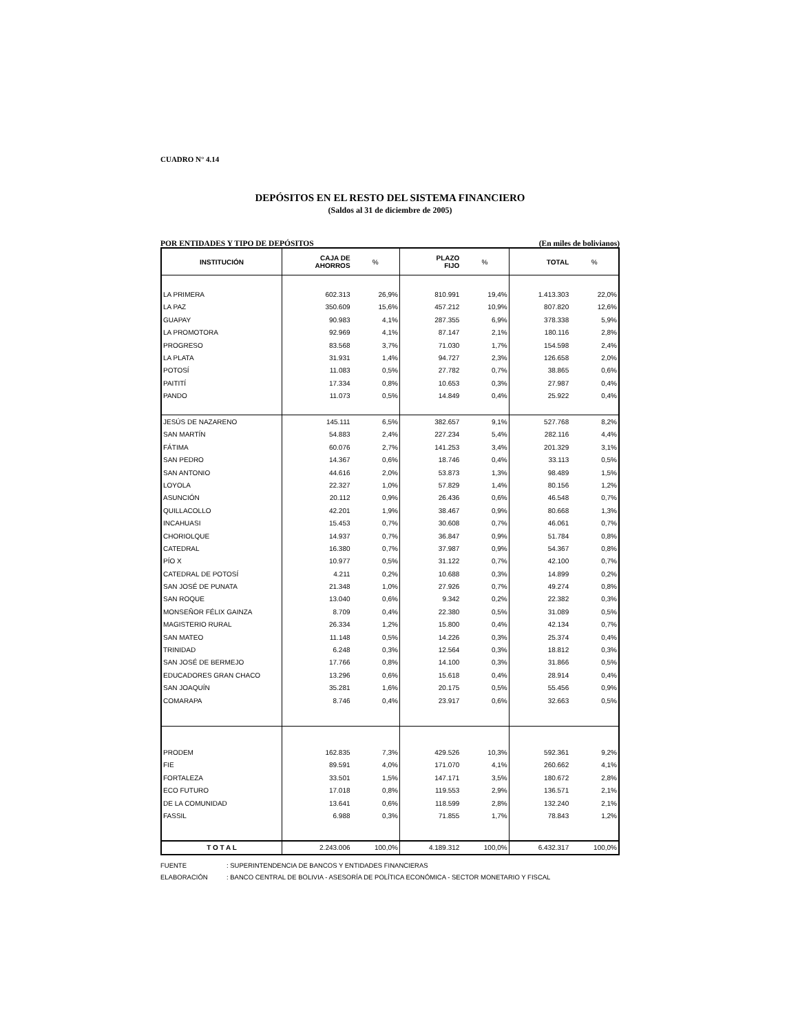CUADRO N° 4.14
DEPÓSITOS EN EL RESTO DEL SISTEMA FINANCIERO
(Saldos al 31 de diciembre de 2005)
POR ENTIDADES Y TIPO DE DEPÓSITOS (En miles de bolivianos)
| INSTITUCIÓN | CAJA DE AHORROS | % | PLAZO FIJO | % | TOTAL | % |
| --- | --- | --- | --- | --- | --- | --- |
| LA PRIMERA | 602.313 | 26,9% | 810.991 | 19,4% | 1.413.303 | 22,0% |
| LA PAZ | 350.609 | 15,6% | 457.212 | 10,9% | 807.820 | 12,6% |
| GUAPAY | 90.983 | 4,1% | 287.355 | 6,9% | 378.338 | 5,9% |
| LA PROMOTORA | 92.969 | 4,1% | 87.147 | 2,1% | 180.116 | 2,8% |
| PROGRESO | 83.568 | 3,7% | 71.030 | 1,7% | 154.598 | 2,4% |
| LA PLATA | 31.931 | 1,4% | 94.727 | 2,3% | 126.658 | 2,0% |
| POTOSÍ | 11.083 | 0,5% | 27.782 | 0,7% | 38.865 | 0,6% |
| PAITITÍ | 17.334 | 0,8% | 10.653 | 0,3% | 27.987 | 0,4% |
| PANDO | 11.073 | 0,5% | 14.849 | 0,4% | 25.922 | 0,4% |
| JESÚS DE NAZARENO | 145.111 | 6,5% | 382.657 | 9,1% | 527.768 | 8,2% |
| SAN MARTÍN | 54.883 | 2,4% | 227.234 | 5,4% | 282.116 | 4,4% |
| FÁTIMA | 60.076 | 2,7% | 141.253 | 3,4% | 201.329 | 3,1% |
| SAN PEDRO | 14.367 | 0,6% | 18.746 | 0,4% | 33.113 | 0,5% |
| SAN ANTONIO | 44.616 | 2,0% | 53.873 | 1,3% | 98.489 | 1,5% |
| LOYOLA | 22.327 | 1,0% | 57.829 | 1,4% | 80.156 | 1,2% |
| ASUNCIÓN | 20.112 | 0,9% | 26.436 | 0,6% | 46.548 | 0,7% |
| QUILLACOLLO | 42.201 | 1,9% | 38.467 | 0,9% | 80.668 | 1,3% |
| INCAHUASI | 15.453 | 0,7% | 30.608 | 0,7% | 46.061 | 0,7% |
| CHORIOLQUE | 14.937 | 0,7% | 36.847 | 0,9% | 51.784 | 0,8% |
| CATEDRAL | 16.380 | 0,7% | 37.987 | 0,9% | 54.367 | 0,8% |
| PÍO X | 10.977 | 0,5% | 31.122 | 0,7% | 42.100 | 0,7% |
| CATEDRAL DE POTOSÍ | 4.211 | 0,2% | 10.688 | 0,3% | 14.899 | 0,2% |
| SAN JOSÉ DE PUNATA | 21.348 | 1,0% | 27.926 | 0,7% | 49.274 | 0,8% |
| SAN ROQUE | 13.040 | 0,6% | 9.342 | 0,2% | 22.382 | 0,3% |
| MONSEÑOR FÉLIX GAINZA | 8.709 | 0,4% | 22.380 | 0,5% | 31.089 | 0,5% |
| MAGISTERIO RURAL | 26.334 | 1,2% | 15.800 | 0,4% | 42.134 | 0,7% |
| SAN MATEO | 11.148 | 0,5% | 14.226 | 0,3% | 25.374 | 0,4% |
| TRINIDAD | 6.248 | 0,3% | 12.564 | 0,3% | 18.812 | 0,3% |
| SAN JOSÉ DE BERMEJO | 17.766 | 0,8% | 14.100 | 0,3% | 31.866 | 0,5% |
| EDUCADORES GRAN CHACO | 13.296 | 0,6% | 15.618 | 0,4% | 28.914 | 0,4% |
| SAN JOAQUÍN | 35.281 | 1,6% | 20.175 | 0,5% | 55.456 | 0,9% |
| COMARAPA | 8.746 | 0,4% | 23.917 | 0,6% | 32.663 | 0,5% |
| PRODEM | 162.835 | 7,3% | 429.526 | 10,3% | 592.361 | 9,2% |
| FIE | 89.591 | 4,0% | 171.070 | 4,1% | 260.662 | 4,1% |
| FORTALEZA | 33.501 | 1,5% | 147.171 | 3,5% | 180.672 | 2,8% |
| ECO FUTURO | 17.018 | 0,8% | 119.553 | 2,9% | 136.571 | 2,1% |
| DE LA COMUNIDAD | 13.641 | 0,6% | 118.599 | 2,8% | 132.240 | 2,1% |
| FASSIL | 6.988 | 0,3% | 71.855 | 1,7% | 78.843 | 1,2% |
| T O T A L | 2.243.006 | 100,0% | 4.189.312 | 100,0% | 6.432.317 | 100,0% |
FUENTE: SUPERINTENDENCIA DE BANCOS Y ENTIDADES FINANCIERAS
ELABORACIÓN: BANCO CENTRAL DE BOLIVIA - ASESORÍA DE POLÍTICA ECONÓMICA - SECTOR MONETARIO Y FISCAL